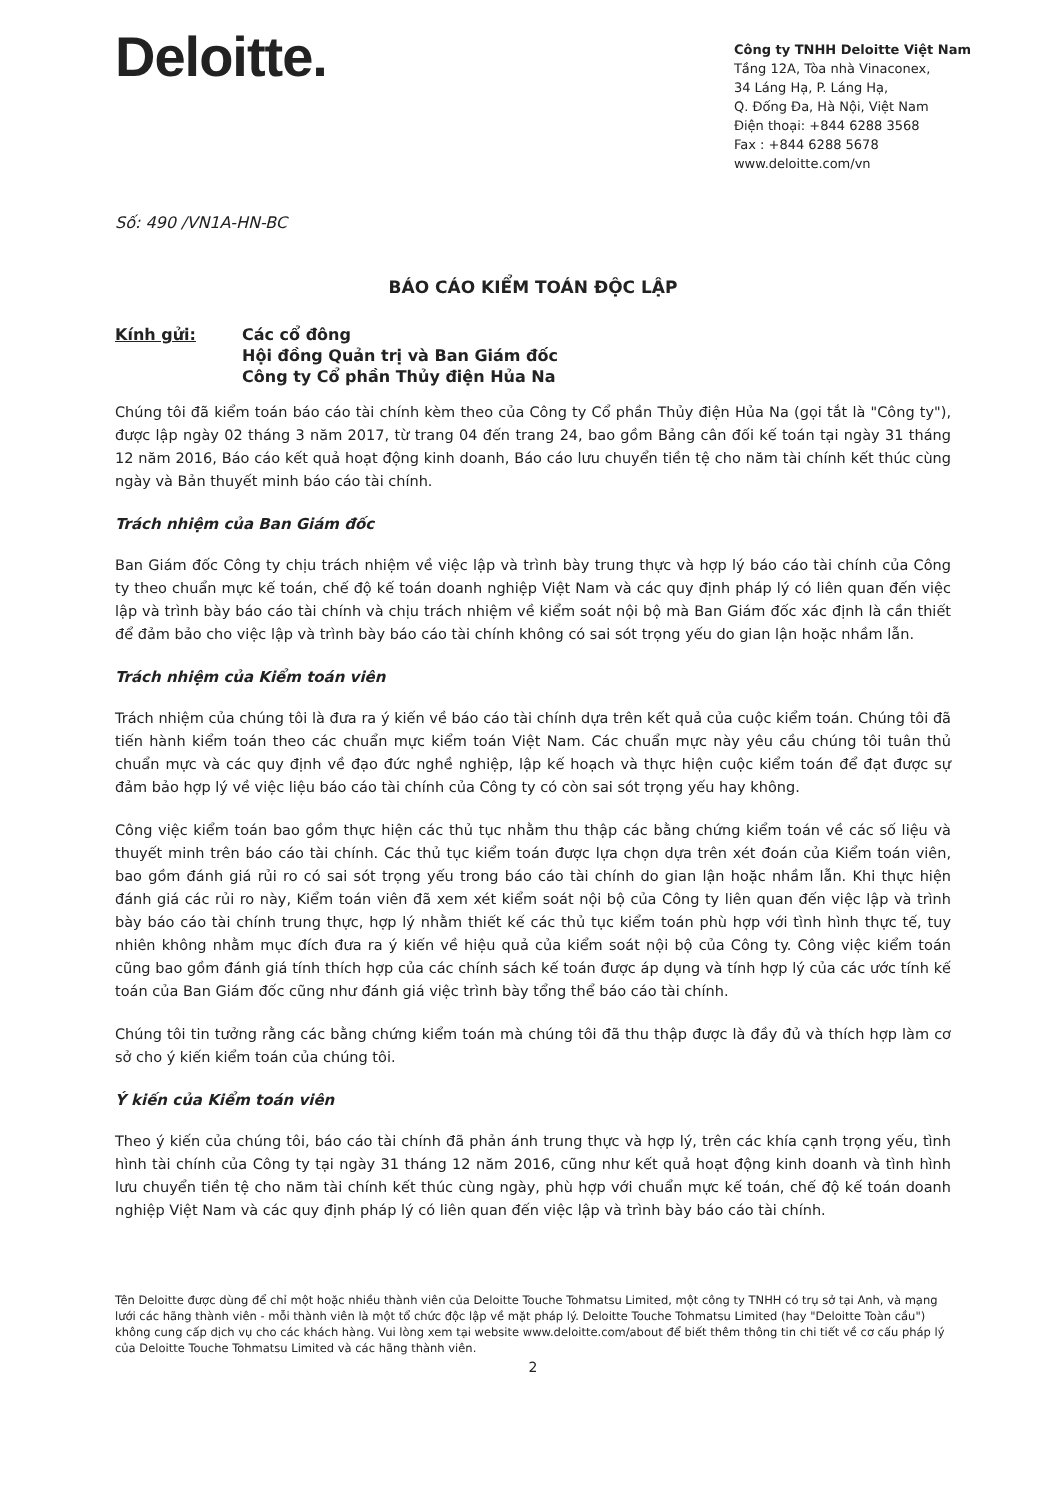Deloitte.
Công ty TNHH Deloitte Việt Nam
Tầng 12A, Tòa nhà Vinaconex,
34 Láng Hạ, P. Láng Hạ,
Q. Đống Đa, Hà Nội, Việt Nam
Điện thoại: +844 6288 3568
Fax : +844 6288 5678
www.deloitte.com/vn
Số: 490 /VN1A-HN-BC
BÁO CÁO KIỂM TOÁN ĐỘC LẬP
Kính gửi: Các cổ đông
Hội đồng Quản trị và Ban Giám đốc
Công ty Cổ phần Thủy điện Hủa Na
Chúng tôi đã kiểm toán báo cáo tài chính kèm theo của Công ty Cổ phần Thủy điện Hủa Na (gọi tắt là "Công ty"), được lập ngày 02 tháng 3 năm 2017, từ trang 04 đến trang 24, bao gồm Bảng cân đối kế toán tại ngày 31 tháng 12 năm 2016, Báo cáo kết quả hoạt động kinh doanh, Báo cáo lưu chuyển tiền tệ cho năm tài chính kết thúc cùng ngày và Bản thuyết minh báo cáo tài chính.
Trách nhiệm của Ban Giám đốc
Ban Giám đốc Công ty chịu trách nhiệm về việc lập và trình bày trung thực và hợp lý báo cáo tài chính của Công ty theo chuẩn mực kế toán, chế độ kế toán doanh nghiệp Việt Nam và các quy định pháp lý có liên quan đến việc lập và trình bày báo cáo tài chính và chịu trách nhiệm về kiểm soát nội bộ mà Ban Giám đốc xác định là cần thiết để đảm bảo cho việc lập và trình bày báo cáo tài chính không có sai sót trọng yếu do gian lận hoặc nhầm lẫn.
Trách nhiệm của Kiểm toán viên
Trách nhiệm của chúng tôi là đưa ra ý kiến về báo cáo tài chính dựa trên kết quả của cuộc kiểm toán. Chúng tôi đã tiến hành kiểm toán theo các chuẩn mực kiểm toán Việt Nam. Các chuẩn mực này yêu cầu chúng tôi tuân thủ chuẩn mực và các quy định về đạo đức nghề nghiệp, lập kế hoạch và thực hiện cuộc kiểm toán để đạt được sự đảm bảo hợp lý về việc liệu báo cáo tài chính của Công ty có còn sai sót trọng yếu hay không.
Công việc kiểm toán bao gồm thực hiện các thủ tục nhằm thu thập các bằng chứng kiểm toán về các số liệu và thuyết minh trên báo cáo tài chính. Các thủ tục kiểm toán được lựa chọn dựa trên xét đoán của Kiểm toán viên, bao gồm đánh giá rủi ro có sai sót trọng yếu trong báo cáo tài chính do gian lận hoặc nhầm lẫn. Khi thực hiện đánh giá các rủi ro này, Kiểm toán viên đã xem xét kiểm soát nội bộ của Công ty liên quan đến việc lập và trình bày báo cáo tài chính trung thực, hợp lý nhằm thiết kế các thủ tục kiểm toán phù hợp với tình hình thực tế, tuy nhiên không nhằm mục đích đưa ra ý kiến về hiệu quả của kiểm soát nội bộ của Công ty. Công việc kiểm toán cũng bao gồm đánh giá tính thích hợp của các chính sách kế toán được áp dụng và tính hợp lý của các ước tính kế toán của Ban Giám đốc cũng như đánh giá việc trình bày tổng thể báo cáo tài chính.
Chúng tôi tin tưởng rằng các bằng chứng kiểm toán mà chúng tôi đã thu thập được là đầy đủ và thích hợp làm cơ sở cho ý kiến kiểm toán của chúng tôi.
Ý kiến của Kiểm toán viên
Theo ý kiến của chúng tôi, báo cáo tài chính đã phản ánh trung thực và hợp lý, trên các khía cạnh trọng yếu, tình hình tài chính của Công ty tại ngày 31 tháng 12 năm 2016, cũng như kết quả hoạt động kinh doanh và tình hình lưu chuyển tiền tệ cho năm tài chính kết thúc cùng ngày, phù hợp với chuẩn mực kế toán, chế độ kế toán doanh nghiệp Việt Nam và các quy định pháp lý có liên quan đến việc lập và trình bày báo cáo tài chính.
Tên Deloitte được dùng để chỉ một hoặc nhiều thành viên của Deloitte Touche Tohmatsu Limited, một công ty TNHH có trụ sở tại Anh, và mạng lưới các hãng thành viên - mỗi thành viên là một tổ chức độc lập về mặt pháp lý. Deloitte Touche Tohmatsu Limited (hay "Deloitte Toàn cầu") không cung cấp dịch vụ cho các khách hàng. Vui lòng xem tại website www.deloitte.com/about để biết thêm thông tin chi tiết về cơ cấu pháp lý của Deloitte Touche Tohmatsu Limited và các hãng thành viên.
2